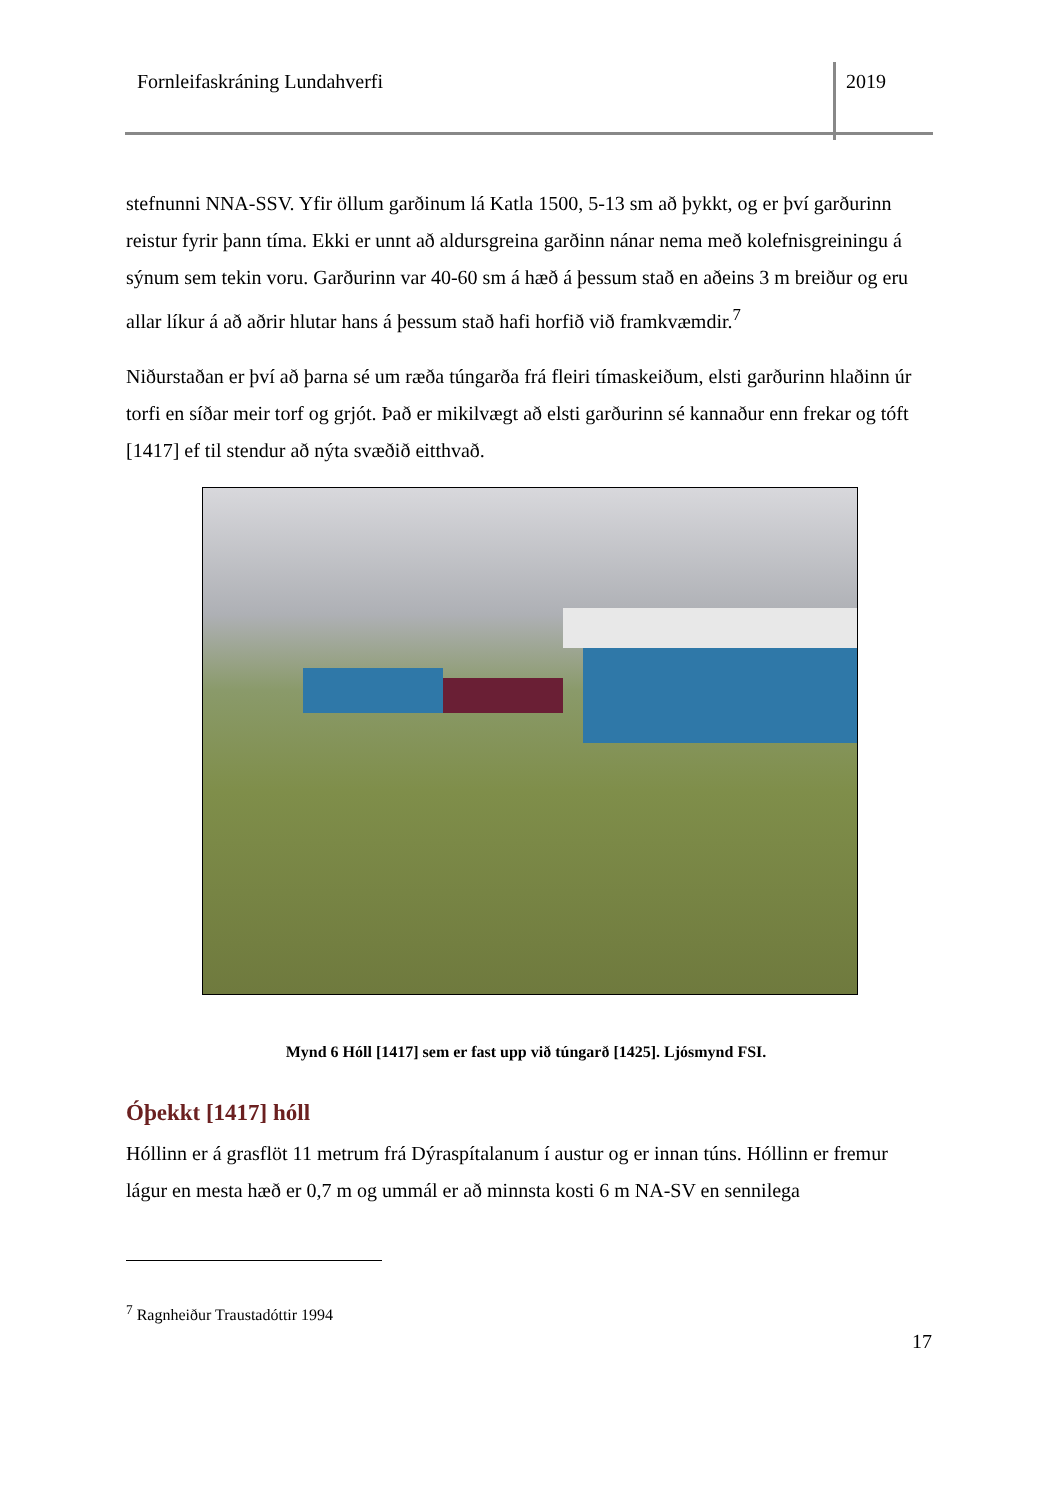Fornleifaskráning Lundahverfi 2019
stefnunni NNA-SSV. Yfir öllum garðinum lá Katla 1500, 5-13 sm að þykkt, og er því garðurinn reistur fyrir þann tíma. Ekki er unnt að aldursgreina garðinn nánar nema með kolefnisgreiningu á sýnum sem tekin voru. Garðurinn var 40-60 sm á hæð á þessum stað en aðeins 3 m breiður og eru allar líkur á að aðrir hlutar hans á þessum stað hafi horfið við framkvæmdir.<sup>7</sup>
Niðurstaðan er því að þarna sé um ræða túngarða frá fleiri tímaskeiðum, elsti garðurinn hlaðinn úr torfi en síðar meir torf og grjót. Það er mikilvægt að elsti garðurinn sé kannaður enn frekar og tóft [1417] ef til stendur að nýta svæðið eitthvað.
Mynd 6 Hóll [1417] sem er fast upp við túngarð [1425]. Ljósmynd FSI.
Óþekkt [1417] hóll
Hóllinn er á grasflöt 11 metrum frá Dýraspítalanum í austur og er innan túns. Hóllinn er fremur lágur en mesta hæð er 0,7 m og ummál er að minnsta kosti 6 m NA-SV en sennilega
<sup>7</sup> Ragnheiður Traustadóttir 1994
17